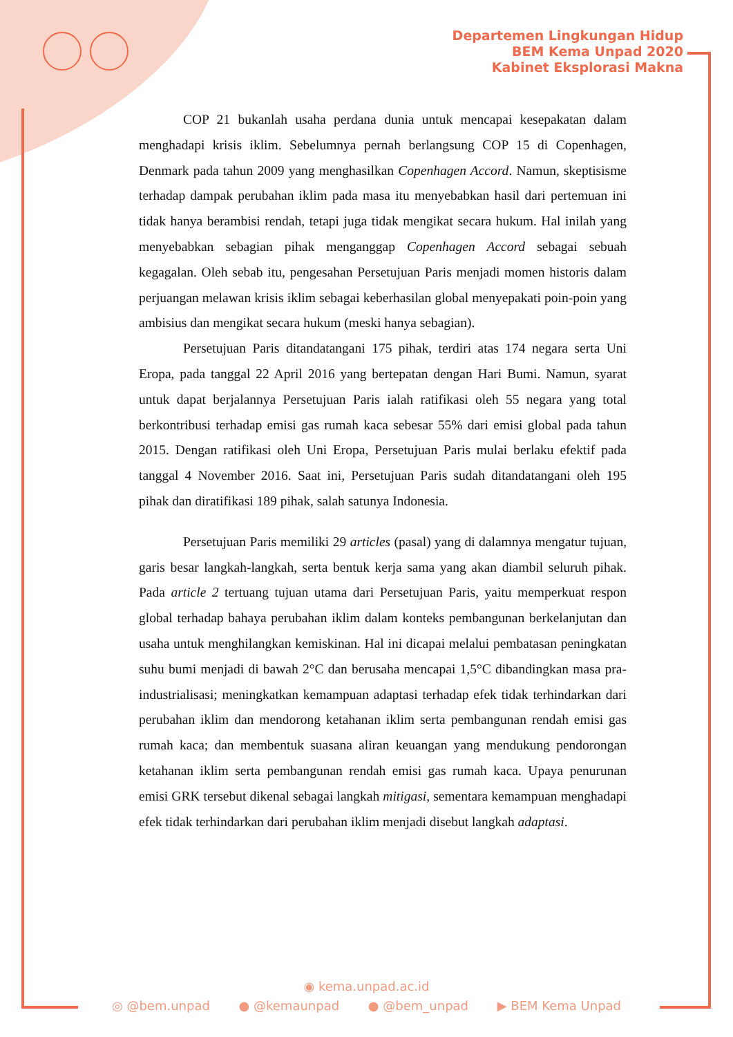Departemen Lingkungan Hidup
BEM Kema Unpad 2020
Kabinet Eksplorasi Makna
COP 21 bukanlah usaha perdana dunia untuk mencapai kesepakatan dalam menghadapi krisis iklim. Sebelumnya pernah berlangsung COP 15 di Copenhagen, Denmark pada tahun 2009 yang menghasilkan Copenhagen Accord. Namun, skeptisisme terhadap dampak perubahan iklim pada masa itu menyebabkan hasil dari pertemuan ini tidak hanya berambisi rendah, tetapi juga tidak mengikat secara hukum. Hal inilah yang menyebabkan sebagian pihak menganggap Copenhagen Accord sebagai sebuah kegagalan. Oleh sebab itu, pengesahan Persetujuan Paris menjadi momen historis dalam perjuangan melawan krisis iklim sebagai keberhasilan global menyepakati poin-poin yang ambisius dan mengikat secara hukum (meski hanya sebagian).
Persetujuan Paris ditandatangani 175 pihak, terdiri atas 174 negara serta Uni Eropa, pada tanggal 22 April 2016 yang bertepatan dengan Hari Bumi. Namun, syarat untuk dapat berjalannya Persetujuan Paris ialah ratifikasi oleh 55 negara yang total berkontribusi terhadap emisi gas rumah kaca sebesar 55% dari emisi global pada tahun 2015. Dengan ratifikasi oleh Uni Eropa, Persetujuan Paris mulai berlaku efektif pada tanggal 4 November 2016. Saat ini, Persetujuan Paris sudah ditandatangani oleh 195 pihak dan diratifikasi 189 pihak, salah satunya Indonesia.
Persetujuan Paris memiliki 29 articles (pasal) yang di dalamnya mengatur tujuan, garis besar langkah-langkah, serta bentuk kerja sama yang akan diambil seluruh pihak. Pada article 2 tertuang tujuan utama dari Persetujuan Paris, yaitu memperkuat respon global terhadap bahaya perubahan iklim dalam konteks pembangunan berkelanjutan dan usaha untuk menghilangkan kemiskinan. Hal ini dicapai melalui pembatasan peningkatan suhu bumi menjadi di bawah 2°C dan berusaha mencapai 1,5°C dibandingkan masa pra-industrialisasi; meningkatkan kemampuan adaptasi terhadap efek tidak terhindarkan dari perubahan iklim dan mendorong ketahanan iklim serta pembangunan rendah emisi gas rumah kaca; dan membentuk suasana aliran keuangan yang mendukung pendorongan ketahanan iklim serta pembangunan rendah emisi gas rumah kaca. Upaya penurunan emisi GRK tersebut dikenal sebagai langkah mitigasi, sementara kemampuan menghadapi efek tidak terhindarkan dari perubahan iklim menjadi disebut langkah adaptasi.
◉ kema.unpad.ac.id
◎ @bem.unpad ● @kemaunpad ● @bem_unpad ▶ BEM Kema Unpad